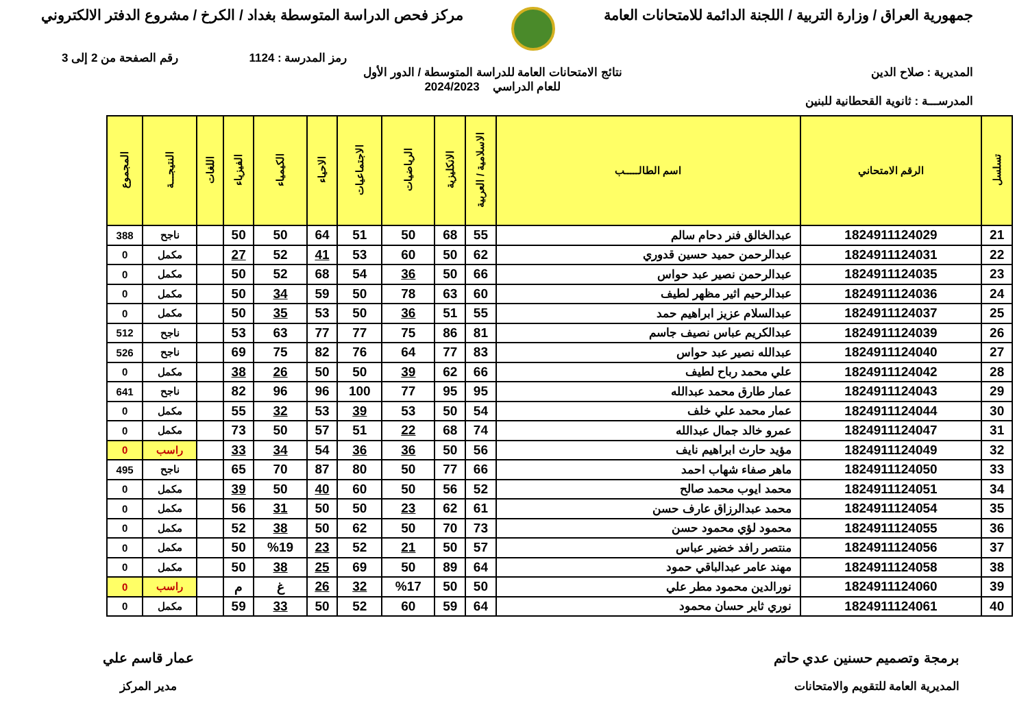جمهورية العراق / وزارة التربية / اللجنة الدائمة للامتحانات العامة
مركز فحص الدراسة المتوسطة بغداد / الكرخ / مشروع الدفتر الالكتروني
رمز المدرسة : 1124 رقم الصفحة من 2 إلى 3
المديرية : صلاح الدين نتائج الامتحانات العامة للدراسة المتوسطة / الدور الأول
للعام الدراسي 2024/2023
المدرســـة : ثانوية القحطانية للبنين
| تسلسل | الرقم الامتحاني | اسم الطالـــــب | الاسلامية / العربية | الانكليزية | الرياضيات | الاجتماعيات | الاحياء | الكيمياء | الفيزياء | اللغات | النتيجـــة | المجموع |
| --- | --- | --- | --- | --- | --- | --- | --- | --- | --- | --- | --- | --- |
| 21 | 1824911124029 | عبدالخالق فنر دحام سالم | 55 | 68 | 50 | 51 | 64 | 50 | 50 | | ناجح | 388 |
| 22 | 1824911124031 | عبدالرحمن حميد حسين قدوري | 62 | 50 | 60 | 53 | 41 | 52 | 27 | | مكمل | 0 |
| 23 | 1824911124035 | عبدالرحمن نصير عبد حواس | 66 | 50 | 36 | 54 | 68 | 52 | 50 | | مكمل | 0 |
| 24 | 1824911124036 | عبدالرحيم اثير مظهر لطيف | 60 | 63 | 78 | 50 | 59 | 34 | 50 | | مكمل | 0 |
| 25 | 1824911124037 | عبدالسلام عزيز ابراهيم حمد | 55 | 51 | 36 | 50 | 53 | 35 | 50 | | مكمل | 0 |
| 26 | 1824911124039 | عبدالكريم عباس نصيف جاسم | 81 | 86 | 75 | 77 | 77 | 63 | 53 | | ناجح | 512 |
| 27 | 1824911124040 | عبدالله نصير عبد حواس | 83 | 77 | 64 | 76 | 82 | 75 | 69 | | ناجح | 526 |
| 28 | 1824911124042 | علي محمد رباح لطيف | 66 | 62 | 39 | 50 | 50 | 26 | 38 | | مكمل | 0 |
| 29 | 1824911124043 | عمار طارق محمد عبدالله | 95 | 95 | 77 | 100 | 96 | 96 | 82 | | ناجح | 641 |
| 30 | 1824911124044 | عمار محمد علي خلف | 54 | 50 | 53 | 39 | 53 | 32 | 55 | | مكمل | 0 |
| 31 | 1824911124047 | عمرو خالد جمال عبدالله | 74 | 68 | 22 | 51 | 57 | 50 | 73 | | مكمل | 0 |
| 32 | 1824911124049 | مؤيد حارث ابراهيم نايف | 56 | 50 | 36 | 36 | 54 | 34 | 33 | | راسب | 0 |
| 33 | 1824911124050 | ماهر صفاء شهاب احمد | 66 | 77 | 50 | 80 | 87 | 70 | 65 | | ناجح | 495 |
| 34 | 1824911124051 | محمد ايوب محمد صالح | 52 | 56 | 50 | 60 | 40 | 50 | 39 | | مكمل | 0 |
| 35 | 1824911124054 | محمد عبدالرزاق عارف حسن | 61 | 62 | 23 | 50 | 50 | 31 | 56 | | مكمل | 0 |
| 36 | 1824911124055 | محمود لؤي محمود حسن | 73 | 70 | 50 | 62 | 50 | 38 | 52 | | مكمل | 0 |
| 37 | 1824911124056 | منتصر رافد خضير عباس | 57 | 50 | 21 | 52 | 23 | %19 | 50 | | مكمل | 0 |
| 38 | 1824911124058 | مهند عامر عبدالباقي حمود | 64 | 89 | 50 | 69 | 25 | 38 | 50 | | مكمل | 0 |
| 39 | 1824911124060 | نورالدين محمود مطر علي | 50 | 50 | %17 | 32 | 26 | غ | م | | راسب | 0 |
| 40 | 1824911124061 | نوري ثاير حسان محمود | 64 | 59 | 60 | 52 | 50 | 33 | 59 | | مكمل | 0 |
برمجة وتصميم حسنين عدي حاتم
المديرية العامة للتقويم والامتحانات
عمار قاسم علي
مدير المركز